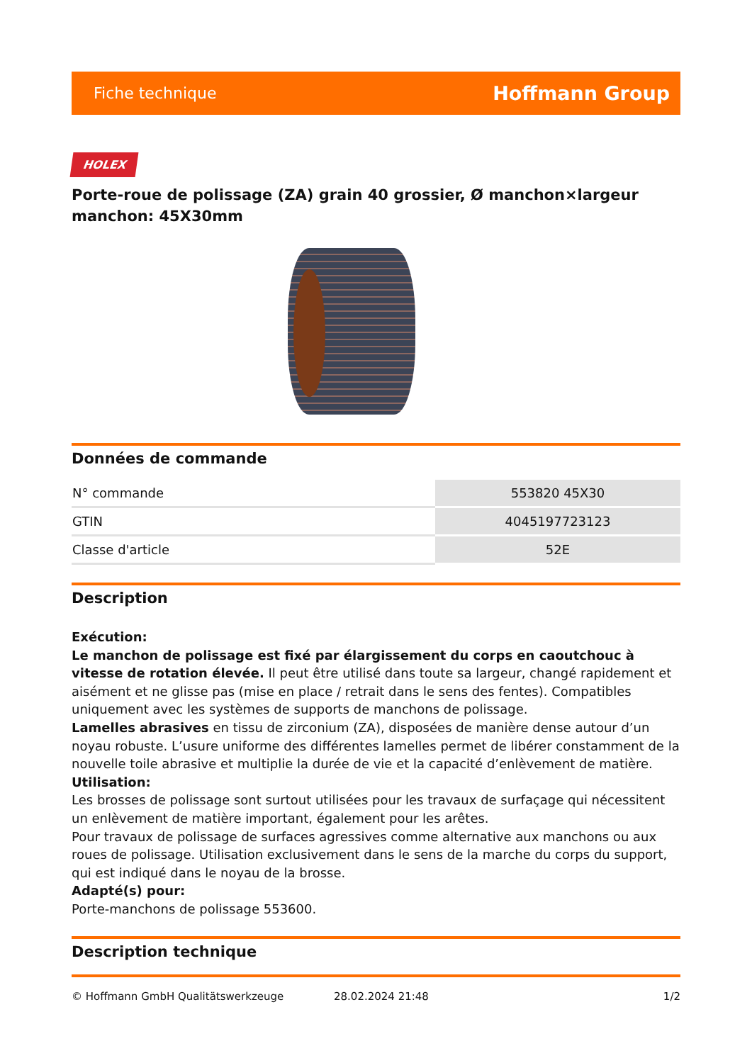Fiche technique Hoffmann Group
HOLEX
Porte-roue de polissage (ZA) grain 40 grossier, Ø manchon×largeur manchon: 45X30mm
Données de commande
| N° commande | 553820 45X30 |
| GTIN | 4045197723123 |
| Classe d'article | 52E |
Description
Exécution:
Le manchon de polissage est fixé par élargissement du corps en caoutchouc à vitesse de rotation élevée. Il peut être utilisé dans toute sa largeur, changé rapidement et aisément et ne glisse pas (mise en place / retrait dans le sens des fentes). Compatibles uniquement avec les systèmes de supports de manchons de polissage.
Lamelles abrasives en tissu de zirconium (ZA), disposées de manière dense autour d’un noyau robuste. L’usure uniforme des différentes lamelles permet de libérer constamment de la nouvelle toile abrasive et multiplie la durée de vie et la capacité d’enlèvement de matière.
Utilisation:
Les brosses de polissage sont surtout utilisées pour les travaux de surfaçage qui nécessitent un enlèvement de matière important, également pour les arêtes.
Pour travaux de polissage de surfaces agressives comme alternative aux manchons ou aux roues de polissage. Utilisation exclusivement dans le sens de la marche du corps du support, qui est indiqué dans le noyau de la brosse.
Adapté(s) pour:
Porte-manchons de polissage 553600.
Description technique
© Hoffmann GmbH Qualitätswerkzeuge 28.02.2024 21:48 1/2